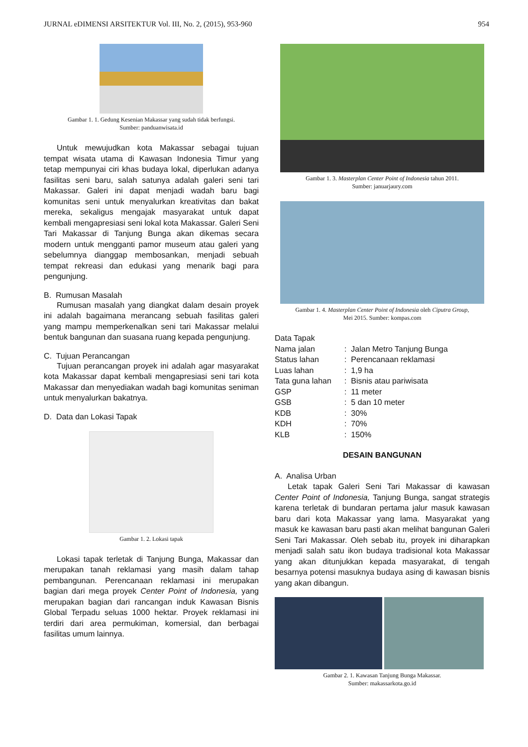JURNAL eDIMENSI ARSITEKTUR Vol. III, No. 2, (2015), 953-960 954
Gambar 1. 1. Gedung Kesenian Makassar yang sudah tidak berfungsi.
Sumber: panduanwisata.id
Untuk mewujudkan kota Makassar sebagai tujuan tempat wisata utama di Kawasan Indonesia Timur yang tetap mempunyai ciri khas budaya lokal, diperlukan adanya fasilitas seni baru, salah satunya adalah galeri seni tari Makassar. Galeri ini dapat menjadi wadah baru bagi komunitas seni untuk menyalurkan kreativitas dan bakat mereka, sekaligus mengajak masyarakat untuk dapat kembali mengapresiasi seni lokal kota Makassar. Galeri Seni Tari Makassar di Tanjung Bunga akan dikemas secara modern untuk mengganti pamor museum atau galeri yang sebelumnya dianggap membosankan, menjadi sebuah tempat rekreasi dan edukasi yang menarik bagi para pengunjung.
B. Rumusan Masalah
Rumusan masalah yang diangkat dalam desain proyek ini adalah bagaimana merancang sebuah fasilitas galeri yang mampu memperkenalkan seni tari Makassar melalui bentuk bangunan dan suasana ruang kepada pengunjung.
C. Tujuan Perancangan
Tujuan perancangan proyek ini adalah agar masyarakat kota Makassar dapat kembali mengapresiasi seni tari kota Makassar dan menyediakan wadah bagi komunitas seniman untuk menyalurkan bakatnya.
D. Data dan Lokasi Tapak
Gambar 1. 2. Lokasi tapak
Lokasi tapak terletak di Tanjung Bunga, Makassar dan merupakan tanah reklamasi yang masih dalam tahap pembangunan. Perencanaan reklamasi ini merupakan bagian dari mega proyek Center Point of Indonesia, yang merupakan bagian dari rancangan induk Kawasan Bisnis Global Terpadu seluas 1000 hektar. Proyek reklamasi ini terdiri dari area permukiman, komersial, dan berbagai fasilitas umum lainnya.
Gambar 1. 3. Masterplan Center Point of Indonesia tahun 2011.
Sumber: januarjaury.com
Gambar 1. 4. Masterplan Center Point of Indonesia oleh Ciputra Group,
Mei 2015. Sumber: kompas.com
Data Tapak
| Nama jalan | : Jalan Metro Tanjung Bunga |
| Status lahan | : Perencanaan reklamasi |
| Luas lahan | : 1,9 ha |
| Tata guna lahan | : Bisnis atau pariwisata |
| GSP | : 11 meter |
| GSB | : 5 dan 10 meter |
| KDB | : 30% |
| KDH | : 70% |
| KLB | : 150% |
DESAIN BANGUNAN
A. Analisa Urban
Letak tapak Galeri Seni Tari Makassar di kawasan Center Point of Indonesia, Tanjung Bunga, sangat strategis karena terletak di bundaran pertama jalur masuk kawasan baru dari kota Makassar yang lama. Masyarakat yang masuk ke kawasan baru pasti akan melihat bangunan Galeri Seni Tari Makassar. Oleh sebab itu, proyek ini diharapkan menjadi salah satu ikon budaya tradisional kota Makassar yang akan ditunjukkan kepada masyarakat, di tengah besarnya potensi masuknya budaya asing di kawasan bisnis yang akan dibangun.
Gambar 2. 1. Kawasan Tanjung Bunga Makassar.
Sumber: makassarkota.go.id